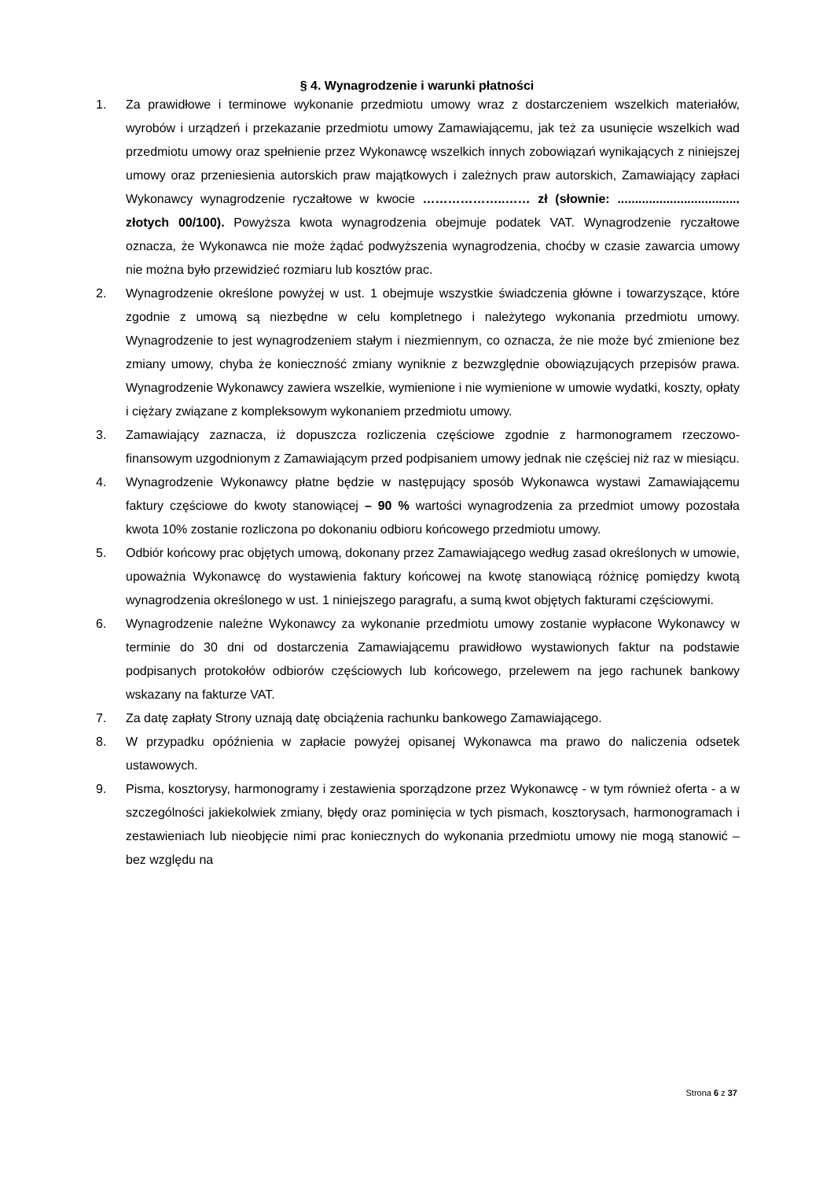§ 4. Wynagrodzenie i warunki płatności
1. Za prawidłowe i terminowe wykonanie przedmiotu umowy wraz z dostarczeniem wszelkich materiałów, wyrobów i urządzeń i przekazanie przedmiotu umowy Zamawiającemu, jak też za usunięcie wszelkich wad przedmiotu umowy oraz spełnienie przez Wykonawcę wszelkich innych zobowiązań wynikających z niniejszej umowy oraz przeniesienia autorskich praw majątkowych i zależnych praw autorskich, Zamawiający zapłaci Wykonawcy wynagrodzenie ryczałtowe w kwocie ………………..…… zł (słownie: ................................... złotych 00/100). Powyższa kwota wynagrodzenia obejmuje podatek VAT. Wynagrodzenie ryczałtowe oznacza, że Wykonawca nie może żądać podwyższenia wynagrodzenia, choćby w czasie zawarcia umowy nie można było przewidzieć rozmiaru lub kosztów prac.
2. Wynagrodzenie określone powyżej w ust. 1 obejmuje wszystkie świadczenia główne i towarzyszące, które zgodnie z umową są niezbędne w celu kompletnego i należytego wykonania przedmiotu umowy. Wynagrodzenie to jest wynagrodzeniem stałym i niezmiennym, co oznacza, że nie może być zmienione bez zmiany umowy, chyba że konieczność zmiany wyniknie z bezwzględnie obowiązujących przepisów prawa. Wynagrodzenie Wykonawcy zawiera wszelkie, wymienione i nie wymienione w umowie wydatki, koszty, opłaty i ciężary związane z kompleksowym wykonaniem przedmiotu umowy.
3. Zamawiający zaznacza, iż dopuszcza rozliczenia częściowe zgodnie z harmonogramem rzeczowo-finansowym uzgodnionym z Zamawiającym przed podpisaniem umowy jednak nie częściej niż raz w miesiącu.
4. Wynagrodzenie Wykonawcy płatne będzie w następujący sposób Wykonawca wystawi Zamawiającemu faktury częściowe do kwoty stanowiącej – 90 % wartości wynagrodzenia za przedmiot umowy pozostała kwota 10% zostanie rozliczona po dokonaniu odbioru końcowego przedmiotu umowy.
5. Odbiór końcowy prac objętych umową, dokonany przez Zamawiającego według zasad określonych w umowie, upoważnia Wykonawcę do wystawienia faktury końcowej na kwotę stanowiącą różnicę pomiędzy kwotą wynagrodzenia określonego w ust. 1 niniejszego paragrafu, a sumą kwot objętych fakturami częściowymi.
6. Wynagrodzenie należne Wykonawcy za wykonanie przedmiotu umowy zostanie wypłacone Wykonawcy w terminie do 30 dni od dostarczenia Zamawiającemu prawidłowo wystawionych faktur na podstawie podpisanych protokołów odbiorów częściowych lub końcowego, przelewem na jego rachunek bankowy wskazany na fakturze VAT.
7. Za datę zapłaty Strony uznają datę obciążenia rachunku bankowego Zamawiającego.
8. W przypadku opóźnienia w zapłacie powyżej opisanej Wykonawca ma prawo do naliczenia odsetek ustawowych.
9. Pisma, kosztorysy, harmonogramy i zestawienia sporządzone przez Wykonawcę - w tym również oferta - a w szczególności jakiekolwiek zmiany, błędy oraz pominięcia w tych pismach, kosztorysach, harmonogramach i zestawieniach lub nieobjęcie nimi prac koniecznych do wykonania przedmiotu umowy nie mogą stanowić – bez względu na
Strona 6 z 37